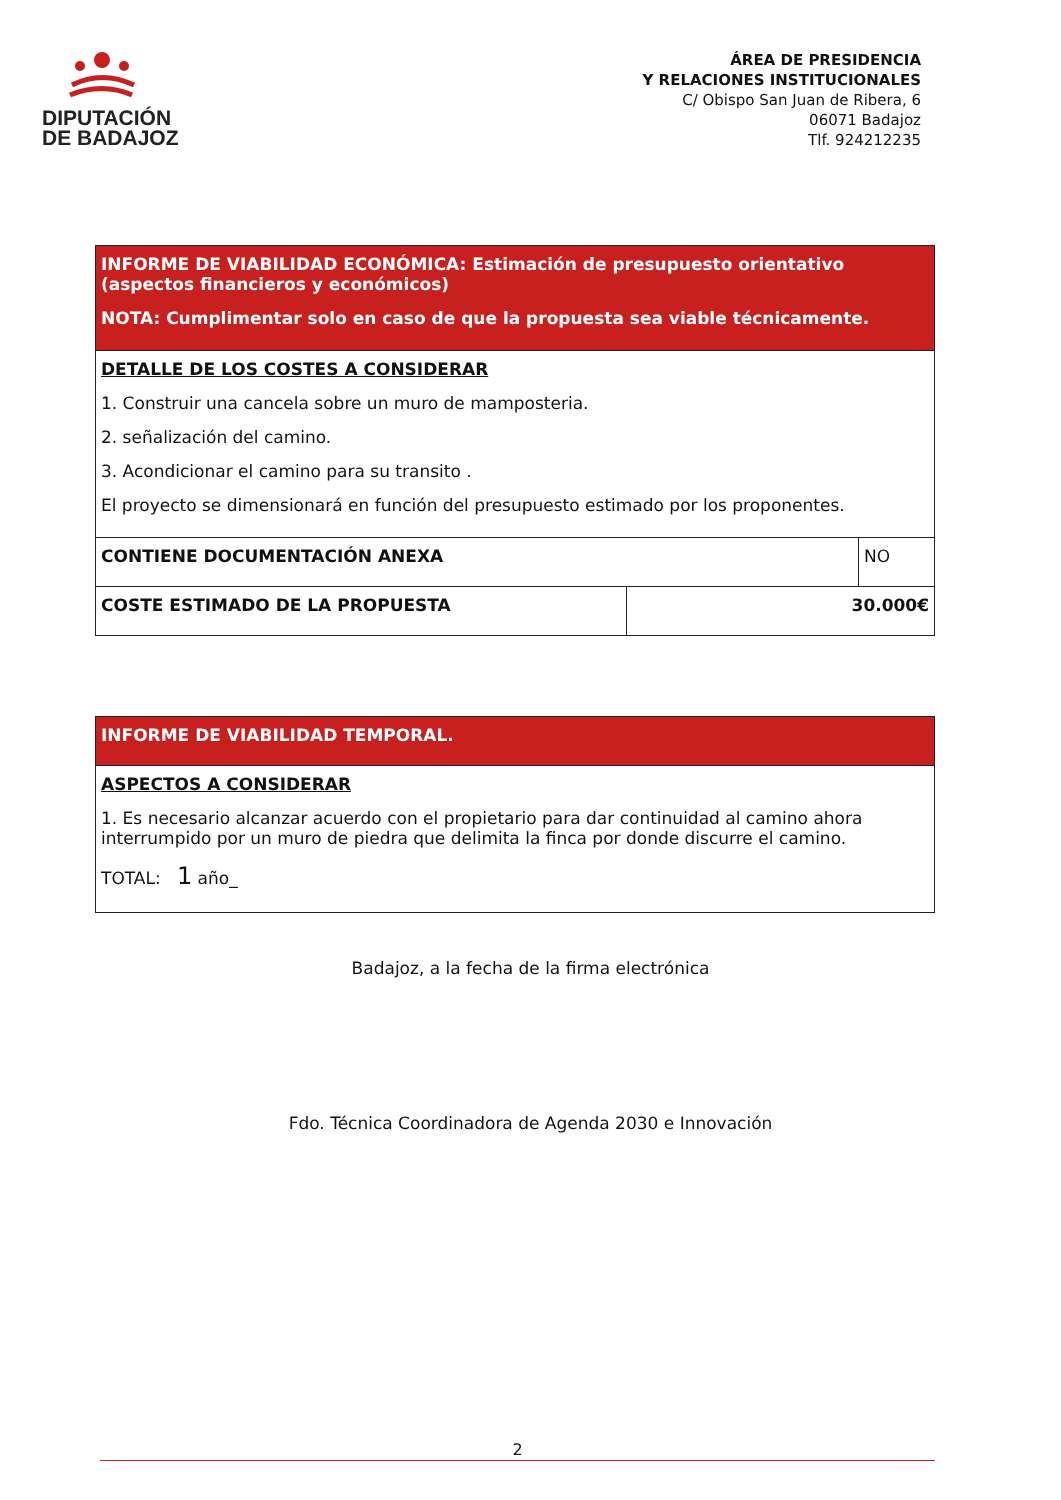DIPUTACIÓN
DE BADAJOZ
ÁREA DE PRESIDENCIA
Y RELACIONES INSTITUCIONALES
C/ Obispo San Juan de Ribera, 6
06071 Badajoz
Tlf. 924212235
| INFORME DE VIABILIDAD ECONÓMICA: Estimación de presupuesto orientativo (aspectos financieros y económicos) NOTA: Cumplimentar solo en caso de que la propuesta sea viable técnicamente. | | |
| DETALLE DE LOS COSTES A CONSIDERAR 1. Construir una cancela sobre un muro de mamposteria. 2. señalización del camino. 3. Acondicionar el camino para su transito . El proyecto se dimensionará en función del presupuesto estimado por los proponentes. | | |
| CONTIENE DOCUMENTACIÓN ANEXA | | NO |
| COSTE ESTIMADO DE LA PROPUESTA | 30.000€ | |
| INFORME DE VIABILIDAD TEMPORAL. |
| ASPECTOS A CONSIDERAR 1. Es necesario alcanzar acuerdo con el propietario para dar continuidad al camino ahora interrumpido por un muro de piedra que delimita la finca por donde discurre el camino. TOTAL: 1 año_ |
Badajoz, a la fecha de la firma electrónica
Fdo. Técnica Coordinadora de Agenda 2030 e Innovación
2